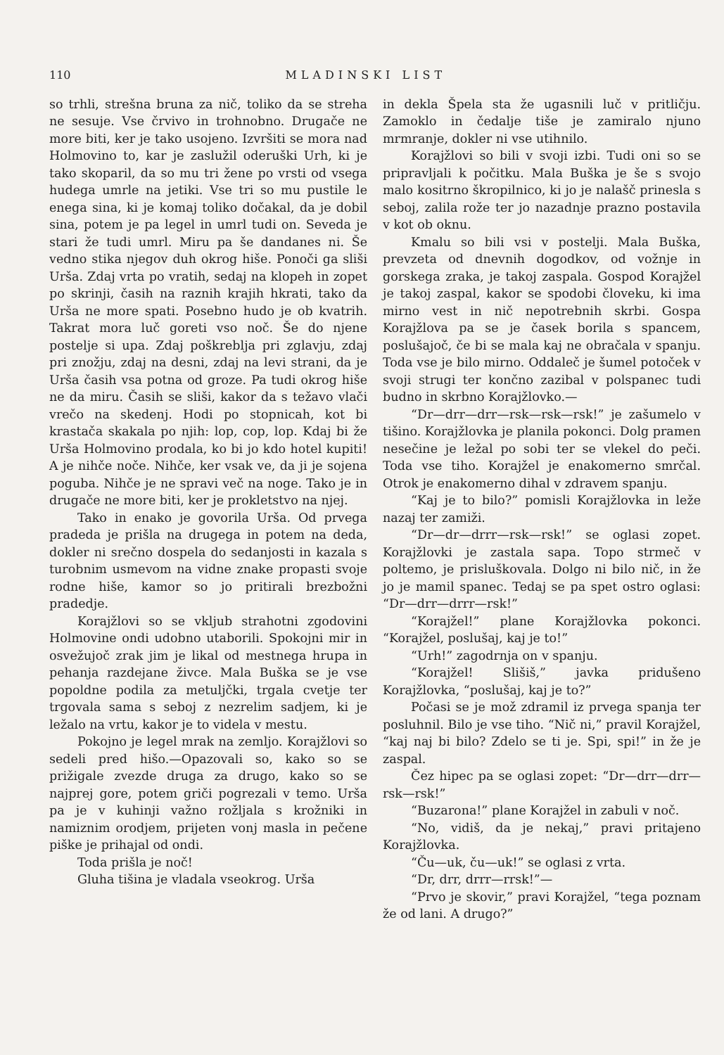110 MLADINSKI LIST
so trhli, strešna bruna za nič, toliko da se streha ne sesuje. Vse črvivo in trohnobno. Drugače ne more biti, ker je tako usojeno. Izvršiti se mora nad Holmovino to, kar je zaslužil oderuški Urh, ki je tako skoparil, da so mu tri žene po vrsti od vsega hudega umrle na jetiki. Vse tri so mu pustile le enega sina, ki je komaj toliko dočakal, da je dobil sina, potem je pa legel in umrl tudi on. Seveda je stari že tudi umrl. Miru pa še dandanes ni. Še vedno stika njegov duh okrog hiše. Ponoči ga sliši Urša. Zdaj vrta po vratih, sedaj na klopeh in zopet po skrinji, časih na raznih krajih hkrati, tako da Urša ne more spati. Posebno hudo je ob kvatrih. Takrat mora luč goreti vso noč. Še do njene postelje si upa. Zdaj poškreblja pri zglavju, zdaj pri znožju, zdaj na desni, zdaj na levi strani, da je Urša časih vsa potna od groze. Pa tudi okrog hiše ne da miru. Časih se sliši, kakor da s težavo vlači vrečo na skedenj. Hodi po stopnicah, kot bi krastača skakala po njih: lop, cop, lop. Kdaj bi že Urša Holmovino prodala, ko bi jo kdo hotel kupiti! A je nihče noče. Nihče, ker vsak ve, da ji je sojena poguba. Nihče je ne spravi več na noge. Tako je in drugače ne more biti, ker je prokletstvo na njej.
Tako in enako je govorila Urša. Od prvega pradeda je prišla na drugega in potem na deda, dokler ni srečno dospela do sedanjosti in kazala s turobnim usmevom na vidne znake propasti svoje rodne hiše, kamor so jo pritirali brezbožni pradedje.
Korajžlovi so se vkljub strahotni zgodovini Holmovine ondi udobno utaborili. Spokojni mir in osvežujoč zrak jim je likal od mestnega hrupa in pehanja razdejane živce. Mala Buška se je vse popoldne podila za metuljčki, trgala cvetje ter trgovala sama s seboj z nezrelim sadjem, ki je ležalo na vrtu, kakor je to videla v mestu.
Pokojno je legel mrak na zemljo. Korajžlovi so sedeli pred hišo.—Opazovali so, kako so se prižigale zvezde druga za drugo, kako so se najprej gore, potem griči pogrezali v temo. Urša pa je v kuhinji važno rožljala s krožniki in namiznim orodjem, prijeten vonj masla in pečene piške je prihajal od ondi.
Toda prišla je noč!
Gluha tišina je vladala vseokrog. Urša
in dekla Špela sta že ugasnili luč v pritličju. Zamoklo in čedalje tiše je zamiralo njuno mrmranje, dokler ni vse utihnilo.
Korajžlovi so bili v svoji izbi. Tudi oni so se pripravljali k počitku. Mala Buška je še s svojo malo kositrno škropilnico, ki jo je nalašč prinesla s seboj, zalila rože ter jo nazadnje prazno postavila v kot ob oknu.
Kmalu so bili vsi v postelji. Mala Buška, prevzeta od dnevnih dogodkov, od vožnje in gorskega zraka, je takoj zaspala. Gospod Korajžel je takoj zaspal, kakor se spodobi človeku, ki ima mirno vest in nič nepotrebnih skrbi. Gospa Korajžlova pa se je časek borila s spancem, poslušajoč, če bi se mala kaj ne obračala v spanju. Toda vse je bilo mirno. Oddalеč je šumel potoček v svoji strugi ter končno zazibal v polspanec tudi budno in skrbno Korajžlovko.—
“Dr—drr—drr—rsk—rsk—rsk!” je zašumelo v tišino. Korajžlovka je planila pokonci. Dolg pramen nesečine je ležal po sobi ter se vlekel do peči. Toda vse tiho. Korajžel je enakomerno smrčal. Otrok je enakomerno dihal v zdravem spanju.
“Kaj je to bilo?” pomisli Korajžlovka in leže nazaj ter zamiži.
“Dr—dr—drrr—rsk—rsk!” se oglasi zopet. Korajžlovki je zastala sapa. Topo strmeč v poltemo, je prisluškovala. Dolgo ni bilo nič, in že jo je mamil spanec. Tedaj se pa spet ostro oglasi: “Dr—drr—drrr—rsk!”
“Korajžel!” plane Korajžlovka pokonci. “Korajžel, poslušaj, kaj je to!”
“Urh!” zagodrnja on v spanju.
“Korajžel! Slišiš,” javka pridušeno Korajžlovka, “poslušaj, kaj je to?”
Počasi se je mož zdramil iz prvega spanja ter posluhnil. Bilo je vse tiho. “Nič ni,” pravil Korajžel, “kaj naj bi bilo? Zdelo se ti je. Spi, spi!” in že je zaspal.
Čez hipec pa se oglasi zopet: “Dr—drr—drr—rsk—rsk!”
“Buzarona!” plane Korajžel in zabuli v noč.
“No, vidiš, da je nekaj,” pravi pritajeno Korajžlovka.
“Ču—uk, ču—uk!” se oglasi z vrta.
“Dr, drr, drrr—rrsk!”—
“Prvo je skovir,” pravi Korajžel, “tega poznam že od lani. A drugo?”